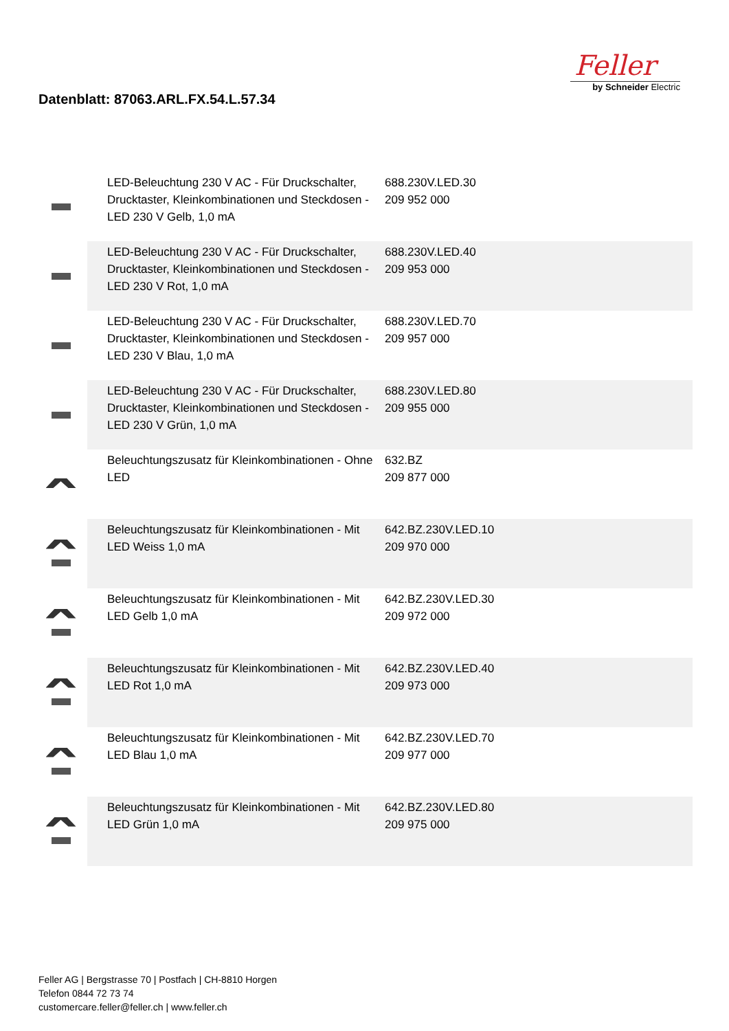Datenblatt: 87063.ARL.FX.54.L.57.34
Feller
by Schneider Electric
| | LED-Beleuchtung 230 V AC - Für Druckschalter, Drucktaster, Kleinkombinationen und Steckdosen - LED 230 V Gelb, 1,0 mA | 688.230V.LED.30 209 952 000 | |
| | LED-Beleuchtung 230 V AC - Für Druckschalter, Drucktaster, Kleinkombinationen und Steckdosen - LED 230 V Rot, 1,0 mA | 688.230V.LED.40 209 953 000 | |
| | LED-Beleuchtung 230 V AC - Für Druckschalter, Drucktaster, Kleinkombinationen und Steckdosen - LED 230 V Blau, 1,0 mA | 688.230V.LED.70 209 957 000 | |
| | LED-Beleuchtung 230 V AC - Für Druckschalter, Drucktaster, Kleinkombinationen und Steckdosen - LED 230 V Grün, 1,0 mA | 688.230V.LED.80 209 955 000 | |
| | Beleuchtungszusatz für Kleinkombinationen - Ohne LED | 632.BZ 209 877 000 | |
| | Beleuchtungszusatz für Kleinkombinationen - Mit LED Weiss 1,0 mA | 642.BZ.230V.LED.10 209 970 000 | |
| | Beleuchtungszusatz für Kleinkombinationen - Mit LED Gelb 1,0 mA | 642.BZ.230V.LED.30 209 972 000 | |
| | Beleuchtungszusatz für Kleinkombinationen - Mit LED Rot 1,0 mA | 642.BZ.230V.LED.40 209 973 000 | |
| | Beleuchtungszusatz für Kleinkombinationen - Mit LED Blau 1,0 mA | 642.BZ.230V.LED.70 209 977 000 | |
| | Beleuchtungszusatz für Kleinkombinationen - Mit LED Grün 1,0 mA | 642.BZ.230V.LED.80 209 975 000 | |
Feller AG | Bergstrasse 70 | Postfach | CH-8810 Horgen
Telefon 0844 72 73 74
customercare.feller@feller.ch | www.feller.ch